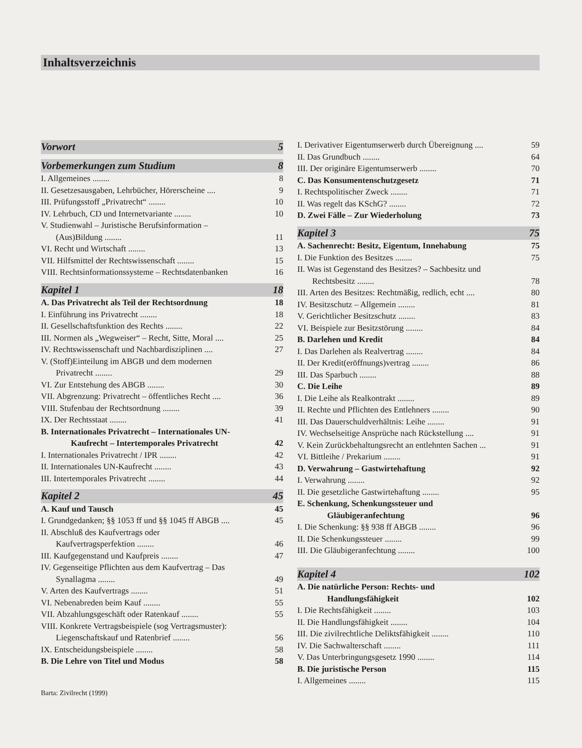Inhaltsverzeichnis
Vorwort 5
Vorbemerkungen zum Studium 8
I. Allgemeines ........ 8
II. Gesetzesausgaben, Lehrbücher, Hörerscheine .... 9
III. Prüfungsstoff „Privatrecht“ ........ 10
IV. Lehrbuch, CD und Internetvariante ........ 10
V. Studienwahl – Juristische Berufsinformation –
(Aus)Bildung ........ 11
VI. Recht und Wirtschaft ........ 13
VII. Hilfsmittel der Rechtswissenschaft ........ 15
VIII. Rechtsinformationssysteme – Rechtsdatenbanken 16
Kapitel 1 18
A. Das Privatrecht als Teil der Rechtsordnung 18
I. Einführung ins Privatrecht ........ 18
II. Gesellschaftsfunktion des Rechts ........ 22
III. Normen als „Wegweiser“ – Recht, Sitte, Moral .... 25
IV. Rechtswissenschaft und Nachbardisziplinen .... 27
V. (Stoff)Einteilung im ABGB und dem modernen
Privatrecht ........ 29
VI. Zur Entstehung des ABGB ........ 30
VII. Abgrenzung: Privatrecht – öffentliches Recht .... 36
VIII. Stufenbau der Rechtsordnung ........ 39
IX. Der Rechtsstaat ........ 41
B. Internationales Privatrecht – Internationales UN-
Kaufrecht – Intertemporales Privatrecht 42
I. Internationales Privatrecht / IPR ........ 42
II. Internationales UN-Kaufrecht ........ 43
III. Intertemporales Privatrecht ........ 44
Kapitel 2 45
A. Kauf und Tausch 45
I. Grundgedanken; §§ 1053 ff und §§ 1045 ff ABGB .... 45
II. Abschluß des Kaufvertrags oder
Kaufvertragsperfektion ........ 46
III. Kaufgegenstand und Kaufpreis ........ 47
IV. Gegenseitige Pflichten aus dem Kaufvertrag – Das
Synallagma ........ 49
V. Arten des Kaufvertrags ........ 51
VI. Nebenabreden beim Kauf ........ 55
VII. Abzahlungsgeschäft oder Ratenkauf ........ 55
VIII. Konkrete Vertragsbeispiele (sog Vertragsmuster):
Liegenschaftskauf und Ratenbrief ........ 56
IX. Entscheidungsbeispiele ........ 58
B. Die Lehre von Titel und Modus 58
Barta: Zivilrecht (1999)
I. Derivativer Eigentumserwerb durch Übereignung .... 59
II. Das Grundbuch ........ 64
III. Der originäre Eigentumserwerb ........ 70
C. Das Konsumentenschutzgesetz 71
I. Rechtspolitischer Zweck ........ 71
II. Was regelt das KSchG? ........ 72
D. Zwei Fälle – Zur Wiederholung 73
Kapitel 3 75
A. Sachenrecht: Besitz, Eigentum, Innehabung 75
I. Die Funktion des Besitzes ........ 75
II. Was ist Gegenstand des Besitzes? – Sachbesitz und
Rechtsbesitz ........ 78
III. Arten des Besitzes: Rechtmäßig, redlich, echt .... 80
IV. Besitzschutz – Allgemein ........ 81
V. Gerichtlicher Besitzschutz ........ 83
VI. Beispiele zur Besitzstörung ........ 84
B. Darlehen und Kredit 84
I. Das Darlehen als Realvertrag ........ 84
II. Der Kredit(eröffnungs)vertrag ........ 86
III. Das Sparbuch ........ 88
C. Die Leihe 89
I. Die Leihe als Realkontrakt ........ 89
II. Rechte und Pflichten des Entlehners ........ 90
III. Das Dauerschuldverhältnis: Leihe ........ 91
IV. Wechselseitige Ansprüche nach Rückstellung .... 91
V. Kein Zurückbehaltungsrecht an entlehnten Sachen ... 91
VI. Bittleihe / Prekarium ........ 91
D. Verwahrung – Gastwirtehaftung 92
I. Verwahrung ........ 92
II. Die gesetzliche Gastwirtehaftung ........ 95
E. Schenkung, Schenkungssteuer und
Gläubigeranfechtung 96
I. Die Schenkung: §§ 938 ff ABGB ........ 96
II. Die Schenkungssteuer ........ 99
III. Die Gläubigeranfechtung ........ 100
Kapitel 4 102
A. Die natürliche Person: Rechts- und
Handlungsfähigkeit 102
I. Die Rechtsfähigkeit ........ 103
II. Die Handlungsfähigkeit ........ 104
III. Die zivilrechtliche Deliktsfähigkeit ........ 110
IV. Die Sachwalterschaft ........ 111
V. Das Unterbringungsgesetz 1990 ........ 114
B. Die juristische Person 115
I. Allgemeines ........ 115